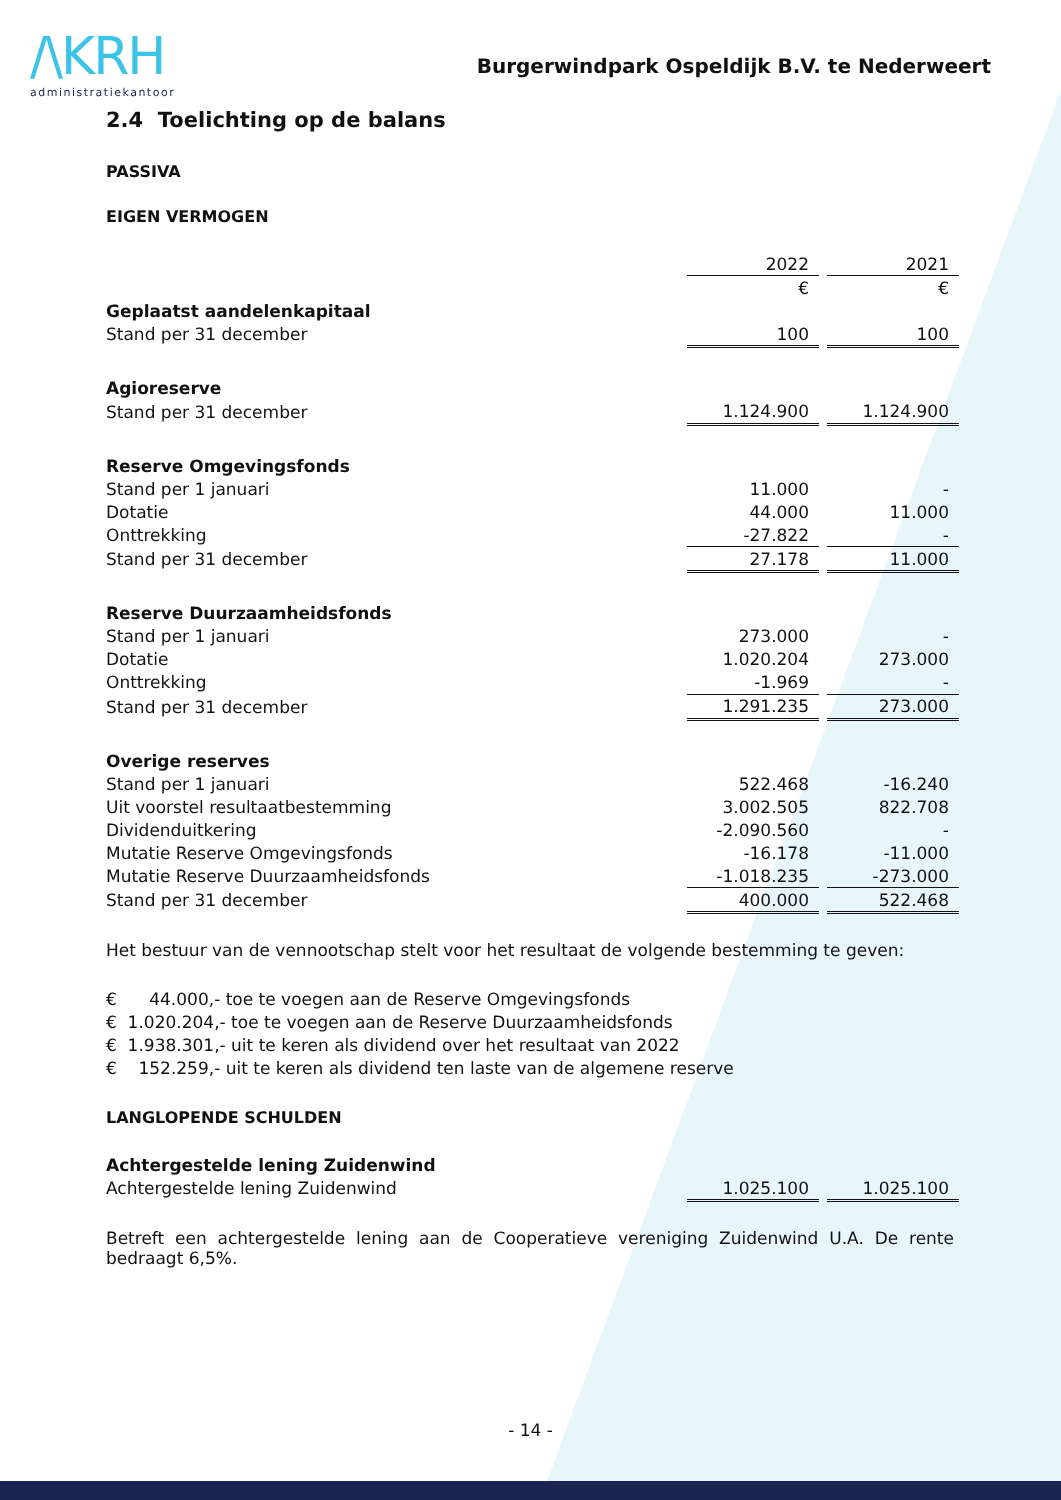/\KRH
administratiekantoor
Burgerwindpark Ospeldijk B.V. te Nederweert
2.4 Toelichting op de balans
PASSIVA
EIGEN VERMOGEN
| | 2022 | | 2021 |
| | € | | € |
| Geplaatst aandelenkapitaal | | | |
| Stand per 31 december | 100 | | 100 |
| Agioreserve | | | |
| Stand per 31 december | 1.124.900 | | 1.124.900 |
| Reserve Omgevingsfonds | | | |
| Stand per 1 januari | 11.000 | | - |
| Dotatie | 44.000 | | 11.000 |
| Onttrekking | -27.822 | | - |
| Stand per 31 december | 27.178 | | 11.000 |
| Reserve Duurzaamheidsfonds | | | |
| Stand per 1 januari | 273.000 | | - |
| Dotatie | 1.020.204 | | 273.000 |
| Onttrekking | -1.969 | | - |
| Stand per 31 december | 1.291.235 | | 273.000 |
| Overige reserves | | | |
| Stand per 1 januari | 522.468 | | -16.240 |
| Uit voorstel resultaatbestemming | 3.002.505 | | 822.708 |
| Dividenduitkering | -2.090.560 | | - |
| Mutatie Reserve Omgevingsfonds | -16.178 | | -11.000 |
| Mutatie Reserve Duurzaamheidsfonds | -1.018.235 | | -273.000 |
| Stand per 31 december | 400.000 | | 522.468 |
Het bestuur van de vennootschap stelt voor het resultaat de volgende bestemming te geven:
€ 44.000,- toe te voegen aan de Reserve Omgevingsfonds
€ 1.020.204,- toe te voegen aan de Reserve Duurzaamheidsfonds
€ 1.938.301,- uit te keren als dividend over het resultaat van 2022
€ 152.259,- uit te keren als dividend ten laste van de algemene reserve
LANGLOPENDE SCHULDEN
| Achtergestelde lening Zuidenwind | | | |
| Achtergestelde lening Zuidenwind | 1.025.100 | | 1.025.100 |
Betreft een achtergestelde lening aan de Cooperatieve vereniging Zuidenwind U.A. De rente bedraagt 6,5%.
- 14 -